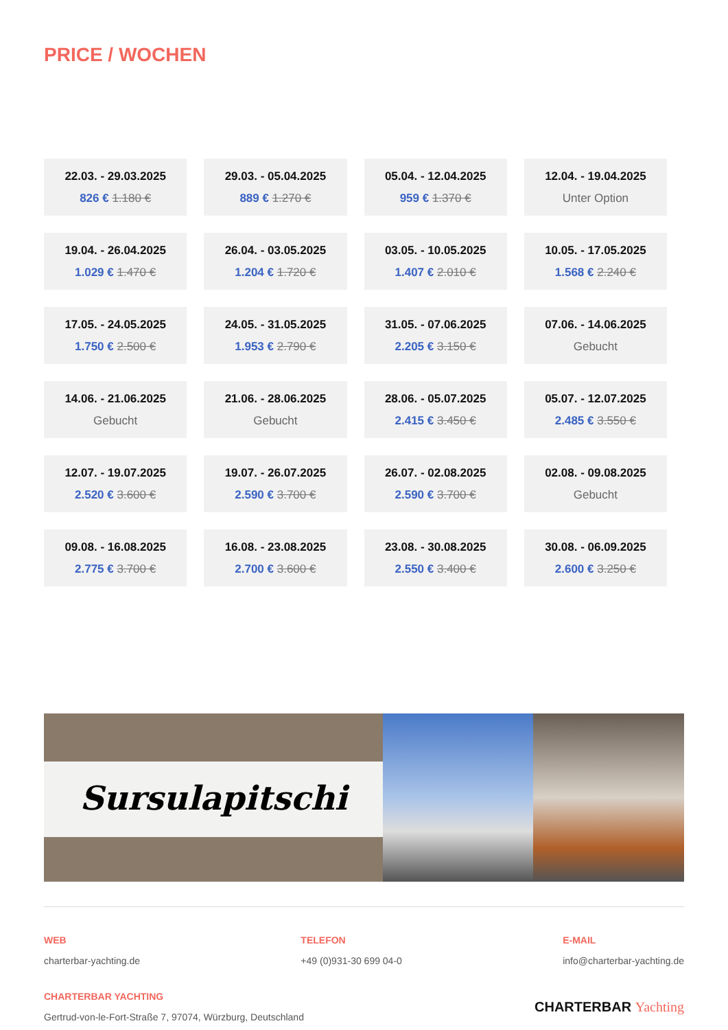PRICE / WOCHEN
| 22.03. - 29.03.2025 826 € 1.180 € | 29.03. - 05.04.2025 889 € 1.270 € | 05.04. - 12.04.2025 959 € 1.370 € | 12.04. - 19.04.2025 Unter Option |
| 19.04. - 26.04.2025 1.029 € 1.470 € | 26.04. - 03.05.2025 1.204 € 1.720 € | 03.05. - 10.05.2025 1.407 € 2.010 € | 10.05. - 17.05.2025 1.568 € 2.240 € |
| 17.05. - 24.05.2025 1.750 € 2.500 € | 24.05. - 31.05.2025 1.953 € 2.790 € | 31.05. - 07.06.2025 2.205 € 3.150 € | 07.06. - 14.06.2025 Gebucht |
| 14.06. - 21.06.2025 Gebucht | 21.06. - 28.06.2025 Gebucht | 28.06. - 05.07.2025 2.415 € 3.450 € | 05.07. - 12.07.2025 2.485 € 3.550 € |
| 12.07. - 19.07.2025 2.520 € 3.600 € | 19.07. - 26.07.2025 2.590 € 3.700 € | 26.07. - 02.08.2025 2.590 € 3.700 € | 02.08. - 09.08.2025 Gebucht |
| 09.08. - 16.08.2025 2.775 € 3.700 € | 16.08. - 23.08.2025 2.700 € 3.600 € | 23.08. - 30.08.2025 2.550 € 3.400 € | 30.08. - 06.09.2025 2.600 € 3.250 € |
Sursulapitschi
WEB
charterbar-yachting.de
TELEFON
+49 (0)931-30 699 04-0
E-MAIL
info@charterbar-yachting.de
CHARTERBAR YACHTING
Gertrud-von-le-Fort-Straße 7, 97074, Würzburg, Deutschland
CHARTERBAR Yachting